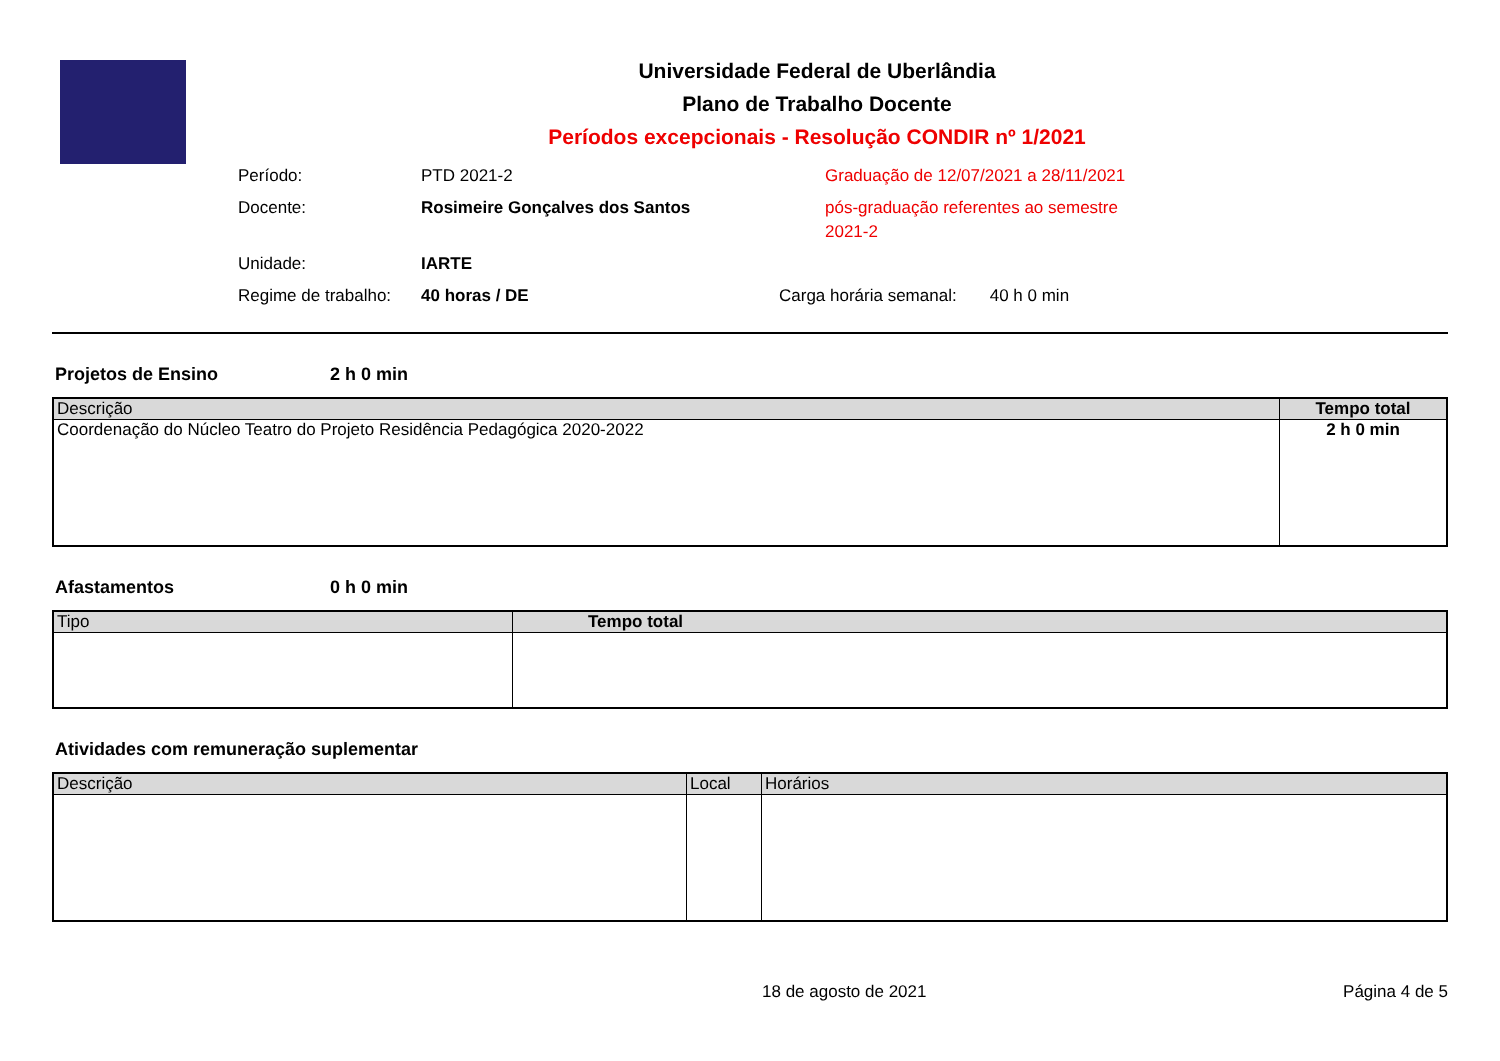Universidade Federal de Uberlândia
Plano de Trabalho Docente
Períodos excepcionais - Resolução CONDIR nº 1/2021
Período:
PTD 2021-2
Graduação de 12/07/2021 a 28/11/2021
Docente:
Rosimeire Gonçalves dos Santos
pós-graduação referentes ao semestre 2021-2
Unidade:
IARTE
Regime de trabalho:
40 horas / DE
Carga horária semanal: 40 h 0 min
Projetos de Ensino 2 h 0 min
| Descrição | Tempo total |
| --- | --- |
| Coordenação do Núcleo Teatro do Projeto Residência Pedagógica 2020-2022 | 2 h 0 min |
Afastamentos 0 h 0 min
| Tipo | Tempo total |
| --- | --- |
Atividades com remuneração suplementar
| Descrição | Local | Horários |
| --- | --- | --- |
18 de agosto de 2021 Página 4 de 5